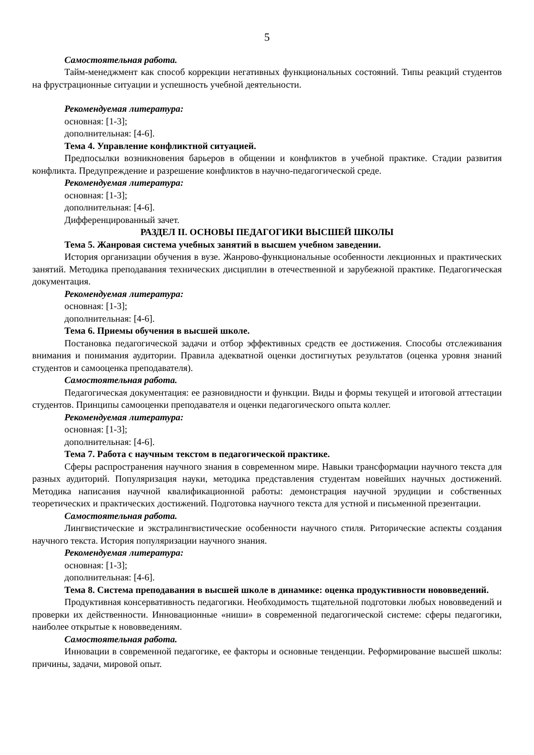5
Самостоятельная работа.
Тайм-менеджмент как способ коррекции негативных функциональных состояний. Типы реакций студентов на фрустрационные ситуации и успешность учебной деятельности.
Рекомендуемая литература:
основная: [1-3];
дополнительная: [4-6].
Тема 4. Управление конфликтной ситуацией.
Предпосылки возникновения барьеров в общении и конфликтов в учебной практике. Стадии развития конфликта. Предупреждение и разрешение конфликтов в научно-педагогической среде.
Рекомендуемая литература:
основная: [1-3];
дополнительная: [4-6].
Дифференцированный зачет.
РАЗДЕЛ II. ОСНОВЫ ПЕДАГОГИКИ ВЫСШЕЙ ШКОЛЫ
Тема 5. Жанровая система учебных занятий в высшем учебном заведении.
История организации обучения в вузе. Жанрово-функциональные особенности лекционных и практических занятий. Методика преподавания технических дисциплин в отечественной и зарубежной практике. Педагогическая документация.
Рекомендуемая литература:
основная: [1-3];
дополнительная: [4-6].
Тема 6. Приемы обучения в высшей школе.
Постановка педагогической задачи и отбор эффективных средств ее достижения. Способы отслеживания внимания и понимания аудитории. Правила адекватной оценки достигнутых результатов (оценка уровня знаний студентов и самооценка преподавателя).
Самостоятельная работа.
Педагогическая документация: ее разновидности и функции. Виды и формы текущей и итоговой аттестации студентов. Принципы самооценки преподавателя и оценки педагогического опыта коллег.
Рекомендуемая литература:
основная: [1-3];
дополнительная: [4-6].
Тема 7. Работа с научным текстом в педагогической практике.
Сферы распространения научного знания в современном мире. Навыки трансформации научного текста для разных аудиторий. Популяризация науки, методика представления студентам новейших научных достижений. Методика написания научной квалификационной работы: демонстрация научной эрудиции и собственных теоретических и практических достижений. Подготовка научного текста для устной и письменной презентации.
Самостоятельная работа.
Лингвистические и экстралингвистические особенности научного стиля. Риторические аспекты создания научного текста. История популяризации научного знания.
Рекомендуемая литература:
основная: [1-3];
дополнительная: [4-6].
Тема 8. Система преподавания в высшей школе в динамике: оценка продуктивности нововведений.
Продуктивная консервативность педагогики. Необходимость тщательной подготовки любых нововведений и проверки их действенности. Инновационные «ниши» в современной педагогической системе: сферы педагогики, наиболее открытые к нововведениям.
Самостоятельная работа.
Инновации в современной педагогике, ее факторы и основные тенденции. Реформирование высшей школы: причины, задачи, мировой опыт.